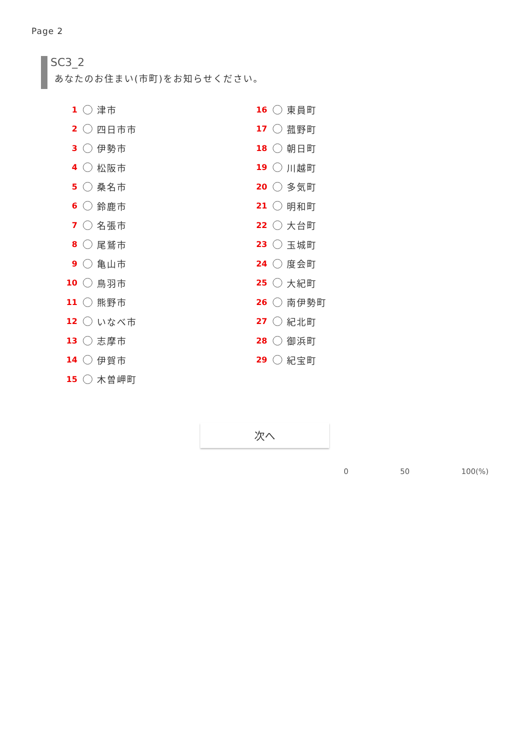Page 2
SC3_2
あなたのお住まい(市町)をお知らせください。
1 津市
2 四日市市
3 伊勢市
4 松阪市
5 桑名市
6 鈴鹿市
7 名張市
8 尾鷲市
9 亀山市
10 鳥羽市
11 熊野市
12 いなべ市
13 志摩市
14 伊賀市
15 木曽岬町
16 東員町
17 菰野町
18 朝日町
19 川越町
20 多気町
21 明和町
22 大台町
23 玉城町
24 度会町
25 大紀町
26 南伊勢町
27 紀北町
28 御浜町
29 紀宝町
次へ
0 50 100(%)